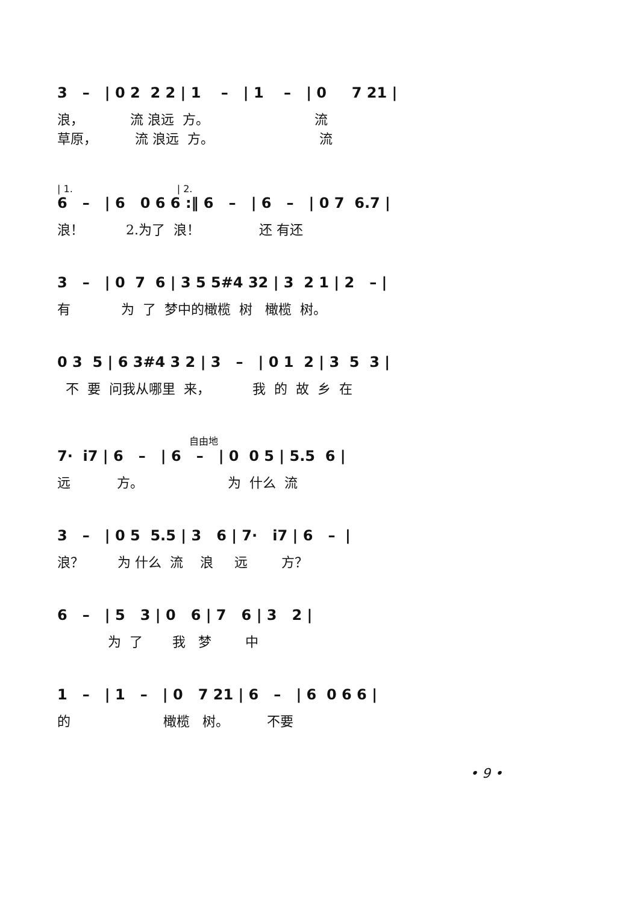3 – | 0 2 2 2 | 1 – | 1 – | 0 7 21 |
浪， 流 浪远 方。 流 草原， 流 浪远 方。 流
| 1. | 2.
6 – | 6 0 6 6 :‖ 6 – | 6 – | 0 7 6.7 |
浪！ 2.为了 浪！ 还 有还
3 – | 0 7 6 | 3 5 5#4 32 | 3 2 1 | 2 – |
有 为 了 梦中的橄榄 树 橄榄 树。
0 3 5 | 6 3#4 3 2 | 3 – | 0 1 2 | 3 5 3 |
不 要 问我从哪里 来， 我 的 故 乡 在
自由地
7· i7 | 6 – | 6 – | 0 0 5 | 5.5 6 |
远 方。 为 什么 流
3 – | 0 5 5.5 | 3 6 | 7· i7 | 6 – |
浪？ 为 什么 流 浪 远 方？
6 – | 5 3 | 0 6 | 7 6 | 3 2 |
为 了 我 梦 中
1 – | 1 – | 0 7 21 | 6 – | 6 0 6 6 |
的 橄榄 树。 不要
• 9 •